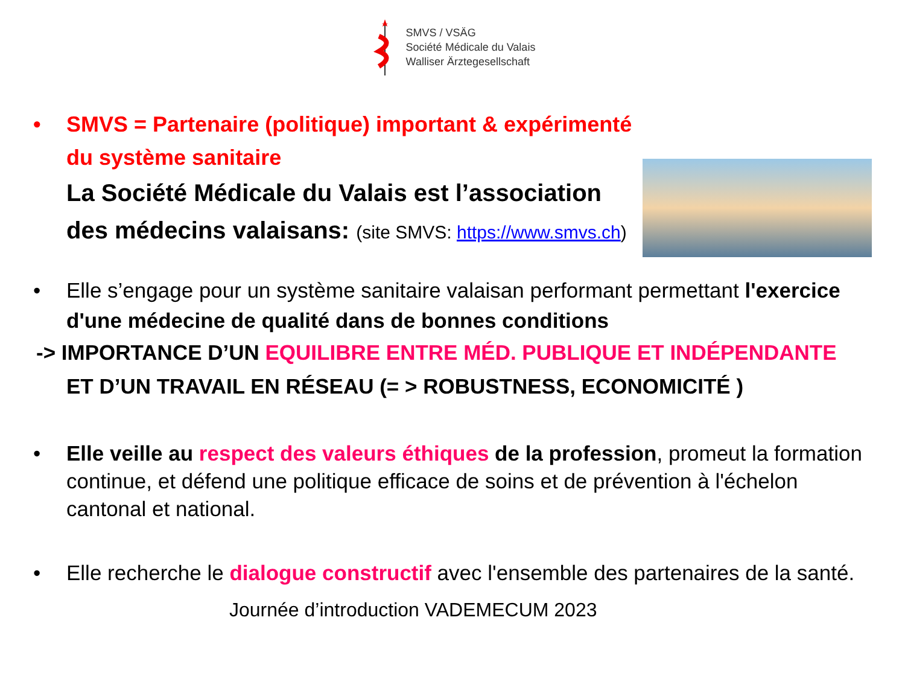SMVS / VSÄG
Société Médicale du Valais
Walliser Ärztegesellschaft
•
SMVS = Partenaire (politique) important & expérimenté
du système sanitaire
La Société Médicale du Valais est l’association
des médecins valaisans: (site SMVS: https://www.smvs.ch)
•
Elle s’engage pour un système sanitaire valaisan performant permettant l'exercice d'une médecine de qualité dans de bonnes conditions
-> IMPORTANCE D’UN EQUILIBRE ENTRE MÉD. PUBLIQUE ET INDÉPENDANTE
ET D’UN TRAVAIL EN RÉSEAU (= > ROBUSTNESS, ECONOMICITÉ )
•
Elle veille au respect des valeurs éthiques de la profession, promeut la formation continue, et défend une politique efficace de soins et de prévention à l'échelon cantonal et national.
•
Elle recherche le dialogue constructif avec l'ensemble des partenaires de la santé.
Journée d’introduction VADEMECUM 2023